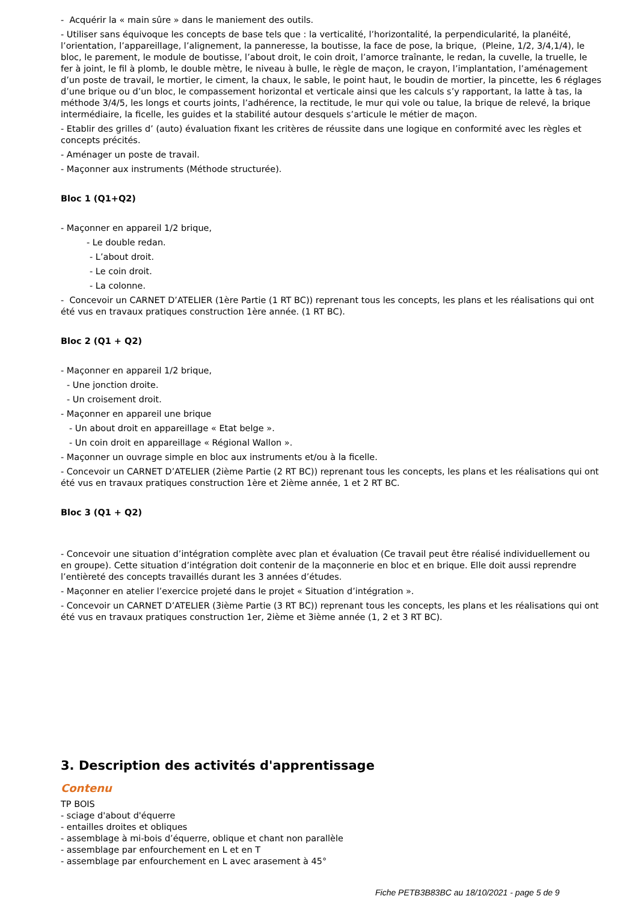- Acquérir la « main sûre » dans le maniement des outils.
- Utiliser sans équivoque les concepts de base tels que : la verticalité, l’horizontalité, la perpendicularité, la planéité, l’orientation, l’appareillage, l’alignement, la panneresse, la boutisse, la face de pose, la brique, (Pleine, 1/2, 3/4,1/4), le bloc, le parement, le module de boutisse, l’about droit, le coin droit, l’amorce traînante, le redan, la cuvelle, la truelle, le fer à joint, le fil à plomb, le double mètre, le niveau à bulle, le règle de maçon, le crayon, l’implantation, l’aménagement d’un poste de travail, le mortier, le ciment, la chaux, le sable, le point haut, le boudin de mortier, la pincette, les 6 réglages d’une brique ou d’un bloc, le compassement horizontal et verticale ainsi que les calculs s’y rapportant, la latte à tas, la méthode 3/4/5, les longs et courts joints, l’adhérence, la rectitude, le mur qui vole ou talue, la brique de relevé, la brique intermédiaire, la ficelle, les guides et la stabilité autour desquels s’articule le métier de maçon.
- Etablir des grilles d’ (auto) évaluation fixant les critères de réussite dans une logique en conformité avec les règles et concepts précités.
- Aménager un poste de travail.
- Maçonner aux instruments (Méthode structurée).
Bloc 1 (Q1+Q2)
- Maçonner en appareil 1/2 brique,
- Le double redan.
- L’about droit.
- Le coin droit.
- La colonne.
- Concevoir un CARNET D’ATELIER (1ère Partie (1 RT BC)) reprenant tous les concepts, les plans et les réalisations qui ont été vus en travaux pratiques construction 1ère année. (1 RT BC).
Bloc 2 (Q1 + Q2)
- Maçonner en appareil 1/2 brique,
- Une jonction droite.
- Un croisement droit.
- Maçonner en appareil une brique
- Un about droit en appareillage « Etat belge ».
- Un coin droit en appareillage « Régional Wallon ».
- Maçonner un ouvrage simple en bloc aux instruments et/ou à la ficelle.
- Concevoir un CARNET D’ATELIER (2ième Partie (2 RT BC)) reprenant tous les concepts, les plans et les réalisations qui ont été vus en travaux pratiques construction 1ère et 2ième année, 1 et 2 RT BC.
Bloc 3 (Q1 + Q2)
- Concevoir une situation d’intégration complète avec plan et évaluation (Ce travail peut être réalisé individuellement ou en groupe). Cette situation d’intégration doit contenir de la maçonnerie en bloc et en brique. Elle doit aussi reprendre l’entièreté des concepts travaillés durant les 3 années d’études.
- Maçonner en atelier l’exercice projeté dans le projet « Situation d’intégration ».
- Concevoir un CARNET D’ATELIER (3ième Partie (3 RT BC)) reprenant tous les concepts, les plans et les réalisations qui ont été vus en travaux pratiques construction 1er, 2ième et 3ième année (1, 2 et 3 RT BC).
3. Description des activités d'apprentissage
Contenu
TP BOIS
- sciage d'about d'équerre
- entailles droites et obliques
- assemblage à mi-bois d’équerre, oblique et chant non parallèle
- assemblage par enfourchement en L et en T
- assemblage par enfourchement en L avec arasement à 45°
Fiche PETB3B83BC au 18/10/2021 - page 5 de 9